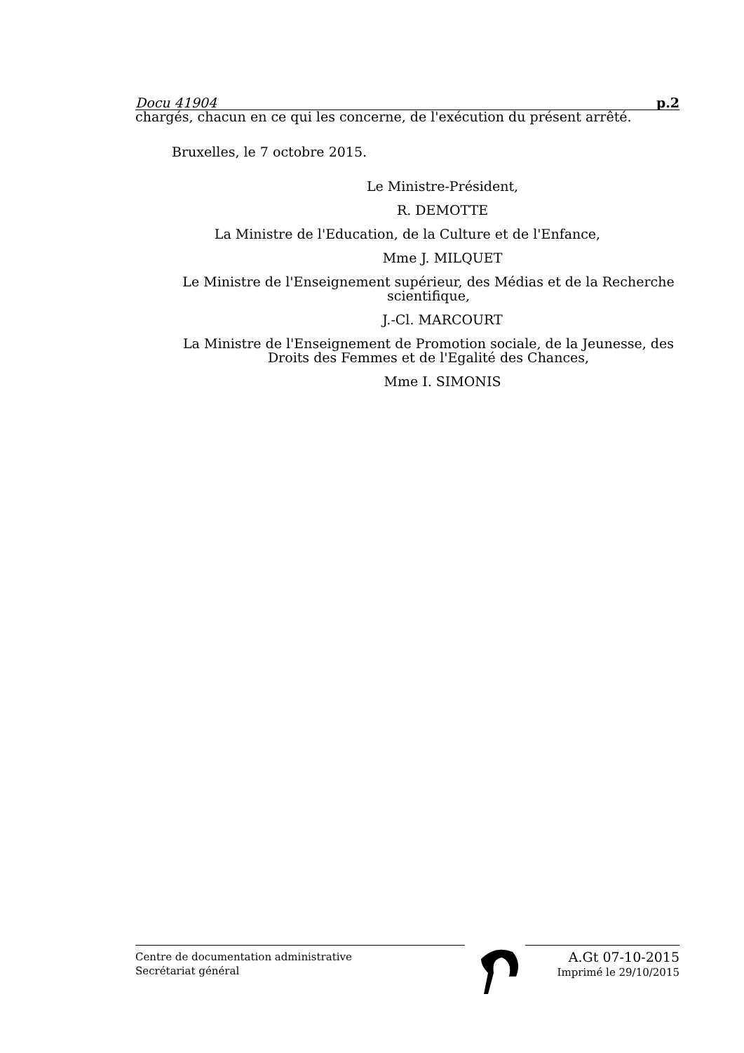Docu 41904 p.2
chargés, chacun en ce qui les concerne, de l'exécution du présent arrêté.
Bruxelles, le 7 octobre 2015.
Le Ministre-Président,
R. DEMOTTE
La Ministre de l'Education, de la Culture et de l'Enfance,
Mme J. MILQUET
Le Ministre de l'Enseignement supérieur, des Médias et de la Recherche scientifique,
J.-Cl. MARCOURT
La Ministre de l'Enseignement de Promotion sociale, de la Jeunesse, des Droits des Femmes et de l'Egalité des Chances,
Mme I. SIMONIS
Centre de documentation administrative
Secrétariat général
A.Gt 07-10-2015
Imprimé le 29/10/2015